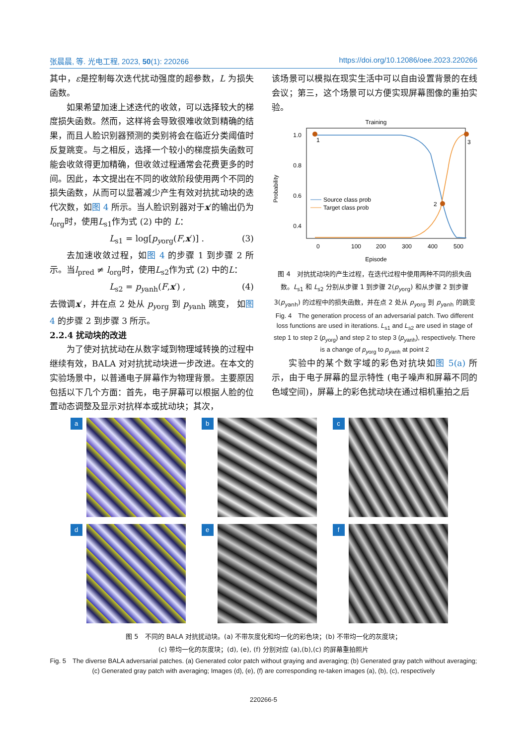张晨晨, 等. 光电工程, 2023, 50(1): 220266 https://doi.org/10.12086/oee.2023.220266
其中，ε是控制每次迭代扰动强度的超参数，L 为损失函数。
如果希望加速上述迭代的收敛，可以选择较大的梯度损失函数。然而，这样将会导致很难收敛到精确的结果，而且人脸识别器预测的类别将会在临近分类阈值时反复跳变。与之相反，选择一个较小的梯度损失函数可能会收敛得更加精确，但收敛过程通常会花费更多的时间。因此，本文提出在不同的收敛阶段使用两个不同的损失函数，从而可以显著减少产生有效对抗扰动块的迭代次数，如图 4 所示。当人脸识别器对于x′的输出仍为l<sub>org</sub>时，使用L<sub>s1</sub>作为式 (2) 中的 L：
L<sub>s1</sub> = log[p<sub>yorg</sub>(F,x′)] . (3)
去加速收敛过程，如图 4 的步骤 1 到步骤 2 所示。当l<sub>pred</sub> ≠ l<sub>org</sub>时，使用L<sub>s2</sub>作为式 (2) 中的L：
L<sub>s2</sub> = p<sub>yanh</sub>(F,x′) , (4)
去微调x′，并在点 2 处从 p<sub>yorg</sub> 到 p<sub>yanh</sub> 跳变， 如图 4 的步骤 2 到步骤 3 所示。
2.2.4 扰动块的改进
为了使对抗扰动在从数字域到物理域转换的过程中继续有效，BALA 对对抗扰动块进一步改进。在本文的实验场景中，以普通电子屏幕作为物理背景。主要原因包括以下几个方面：首先，电子屏幕可以根据人脸的位置动态调整及显示对抗样本或扰动块；其次，
该场景可以模拟在现实生活中可以自由设置背景的在线会议；第三，这个场景可以方便实现屏幕图像的重拍实验。
Training
1.0
0.8
0.6
0.4
0
100
200
300
400
500
Episode
Probability
1
2
3
Source class prob
Target class prob
图 4　对抗扰动块的产生过程，在迭代过程中使用两种不同的损失函数。L<sub>s1</sub> 和 L<sub>s2</sub> 分别从步骤 1 到步骤 2(p<sub>yorg</sub>) 和从步骤 2 到步骤 3(p<sub>yanh</sub>) 的过程中的损失函数，并在点 2 处从 p<sub>yorg</sub> 到 p<sub>yanh</sub> 的跳变
Fig. 4　The generation process of an adversarial patch. Two different loss functions are used in iterations. L<sub>s1</sub> and L<sub>s2</sub> are used in stage of step 1 to step 2 (p<sub>yorg</sub>) and step 2 to step 3 (p<sub>yanh</sub>), respectively. There is a change of p<sub>yorg</sub> to p<sub>yanh</sub> at point 2
实验中的某个数字域的彩色对抗块如图 5(a) 所示，由于电子屏幕的显示特性 (电子噪声和屏幕不同的色域空间)，屏幕上的彩色扰动块在通过相机重拍之后
a
b
c
d
e
f
图 5　不同的 BALA 对抗扰动块。(a) 不带灰度化和均一化的彩色块；(b) 不带均一化的灰度块；
(c) 带均一化的灰度块；(d), (e), (f) 分别对应 (a),(b),(c) 的屏幕重拍照片
Fig. 5　The diverse BALA adversarial patches. (a) Generated color patch without graying and averaging; (b) Generated gray patch without averaging; (c) Generated gray patch with averaging; Images (d), (e), (f) are corresponding re-taken images (a), (b), (c), respectively
220266-5